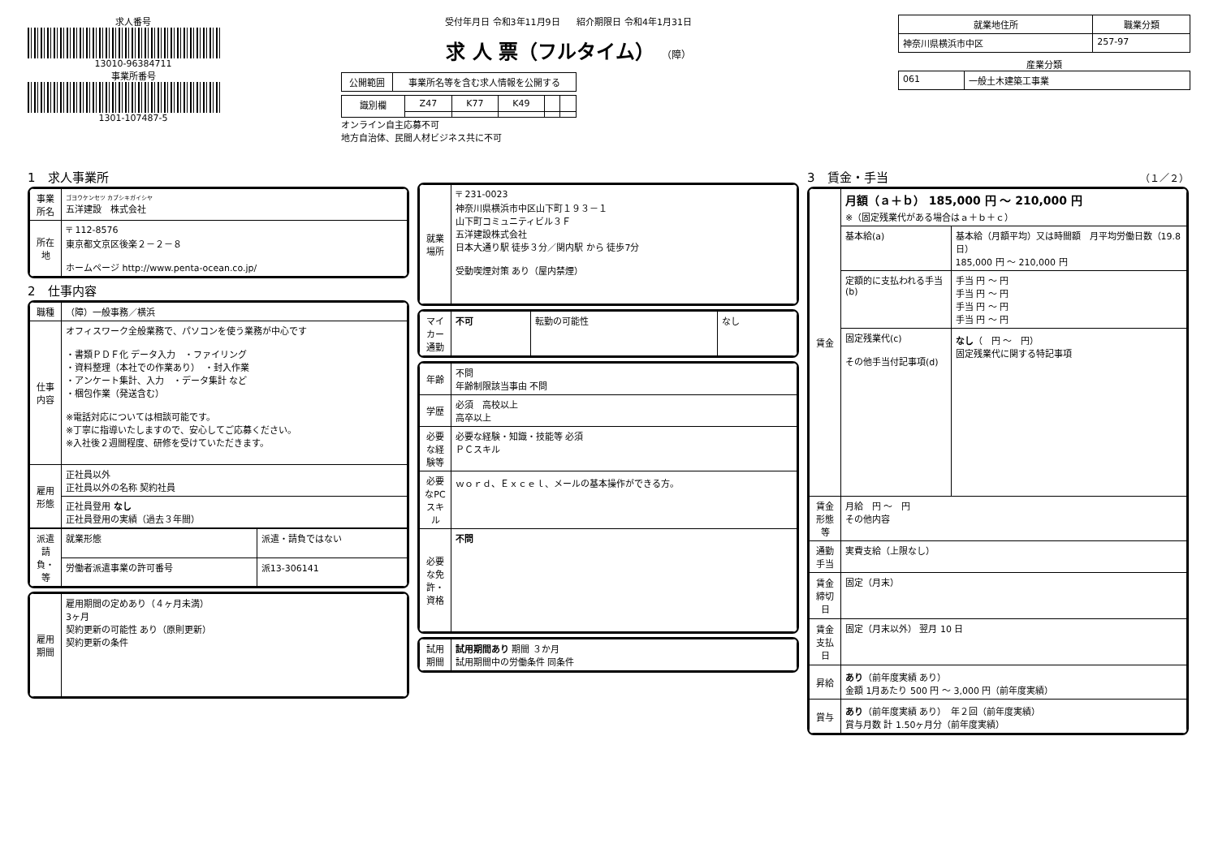求人番号
13010-96384711
事業所番号
1301-107487-5
受付年月日 令和3年11月9日 紹介期限日 令和4年1月31日
求 人 票（フルタイム） （障）
| 公開範囲 | 事業所名等を含む求人情報を公開する |
| 識別欄 | Z47 | K77 | K49 | | |
オンライン自主応募不可
地方自治体、民間人材ビジネス共に不可
| 就業地住所 | 職業分類 |
| --- | --- |
| 神奈川県横浜市中区 | 257-97 |
産業分類
| 061 | 一般土木建築工事業 |
1　求人事業所
| 事業所名 | ゴヨウケンセツ カブシキガイシヤ 五洋建設 株式会社 |
| 所在地 | 〒 112-8576 東京都文京区後楽２－２－８ ホームページ http://www.penta-ocean.co.jp/ |
2　仕事内容
| 職種 | （障）一般事務／横浜 |
| 仕事内容 | オフィスワーク全般業務で、パソコンを使う業務が中心です ・書類ＰＤＦ化 データ入力 ・ファイリング ・資料整理（本社での作業あり） ・封入作業 ・アンケート集計、入力 ・データ集計 など ・梱包作業（発送含む） ※電話対応については相談可能です。 ※丁寧に指導いたしますので、安心してご応募ください。 ※入社後２週間程度、研修を受けていただきます。 |
| 雇用形態 | 正社員以外 正社員以外の名称 契約社員 |
| | 正社員登用 なし 正社員登用の実績（過去３年間） |
| 派遣請負・等 | 就業形態 | 派遣・請負ではない |
| | 労働者派遣事業の許可番号 | 派13-306141 |
| 雇用期間 | 雇用期間の定めあり（４ヶ月未満） 3ヶ月 契約更新の可能性 あり（原則更新） 契約更新の条件 |
| 就業場所 | 〒 231-0023 神奈川県横浜市中区山下町１９３－１ 山下町コミュニティビル３Ｆ 五洋建設株式会社 日本大通り駅 徒歩３分／関内駅 から 徒歩7分 受動喫煙対策 あり（屋内禁煙） |
| マイカー通勤 | 不可 | 転勤の可能性 | なし |
| 年齢 | 不問 年齢制限該当事由 不問 |
| 学歴 | 必須 高校以上 高卒以上 |
| 必要な経験等 | 必要な経験・知識・技能等 必須 ＰＣスキル |
| 必要なPCスキル | ｗｏｒｄ、Ｅｘｃｅｌ、メールの基本操作ができる方。 |
| 必要な免許・資格 | 不問 |
| 試用期間 | 試用期間あり 期間 ３か月 試用期間中の労働条件 同条件 |
3　賃金・手当 （１／２）
| 賃金 | 月額（ａ＋ｂ） 185,000 円 ～ 210,000 円 ※（固定残業代がある場合はａ＋ｂ＋ｃ） | |
| | 基本給(a) | 基本給（月額平均）又は時間額 月平均労働日数（19.8 日） 185,000 円 ～ 210,000 円 |
| | 定額的に支払われる手当(b) | 手当 円 ～ 円 手当 円 ～ 円 手当 円 ～ 円 手当 円 ～ 円 |
| | 固定残業代(c) その他手当付記事項(d) | なし （ 円 ～ 円） 固定残業代に関する特記事項 |
| 賃金形態等 | 月給 円 ～ 円 その他内容 | |
| 通勤手当 | 実費支給（上限なし） | |
| 賃金締切日 | 固定（月末） | |
| 賃金支払日 | 固定（月末以外） 翌月 10 日 | |
| 昇給 | あり （前年度実績 あり） 金額 1月あたり 500 円 ～ 3,000 円（前年度実績） | |
| 賞与 | あり （前年度実績 あり） 年２回（前年度実績） 賞与月数 計 1.50ヶ月分（前年度実績） | |